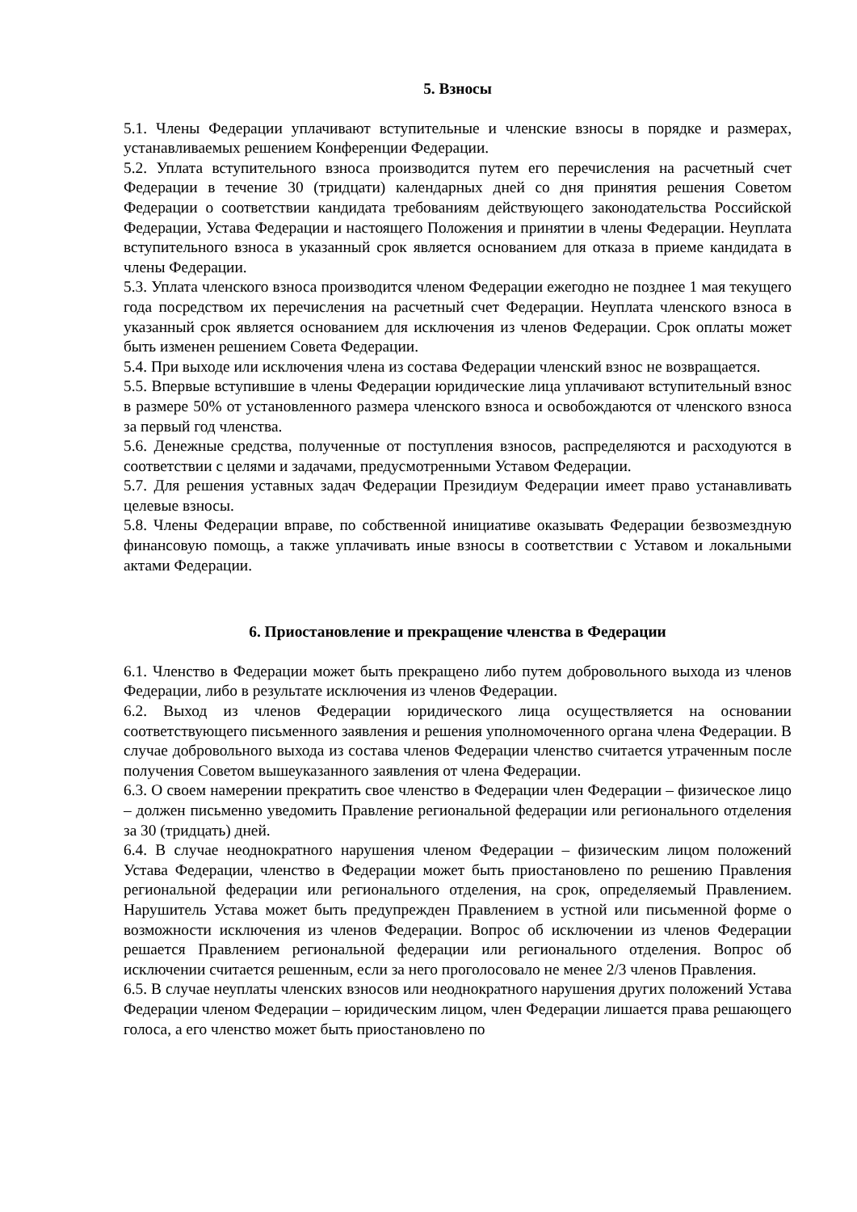5. Взносы
5.1. Члены Федерации уплачивают вступительные и членские взносы в порядке и размерах, устанавливаемых решением Конференции Федерации.
5.2. Уплата вступительного взноса производится путем его перечисления на расчетный счет Федерации в течение 30 (тридцати) календарных дней со дня принятия решения Советом Федерации о соответствии кандидата требованиям действующего законодательства Российской Федерации, Устава Федерации и настоящего Положения и принятии в члены Федерации. Неуплата вступительного взноса в указанный срок является основанием для отказа в приеме кандидата в члены Федерации.
5.3. Уплата членского взноса производится членом Федерации ежегодно не позднее 1 мая текущего года посредством их перечисления на расчетный счет Федерации. Неуплата членского взноса в указанный срок является основанием для исключения из членов Федерации. Срок оплаты может быть изменен решением Совета Федерации.
5.4. При выходе или исключения члена из состава Федерации членский взнос не возвращается.
5.5. Впервые вступившие в члены Федерации юридические лица уплачивают вступительный взнос в размере 50% от установленного размера членского взноса и освобождаются от членского взноса за первый год членства.
5.6. Денежные средства, полученные от поступления взносов, распределяются и расходуются в соответствии с целями и задачами, предусмотренными Уставом Федерации.
5.7. Для решения уставных задач Федерации Президиум Федерации имеет право устанавливать целевые взносы.
5.8. Члены Федерации вправе, по собственной инициативе оказывать Федерации безвозмездную финансовую помощь, а также уплачивать иные взносы в соответствии с Уставом и локальными актами Федерации.
6. Приостановление и прекращение членства в Федерации
6.1. Членство в Федерации может быть прекращено либо путем добровольного выхода из членов Федерации, либо в результате исключения из членов Федерации.
6.2. Выход из членов Федерации юридического лица осуществляется на основании соответствующего письменного заявления и решения уполномоченного органа члена Федерации. В случае добровольного выхода из состава членов Федерации членство считается утраченным после получения Советом вышеуказанного заявления от члена Федерации.
6.3. О своем намерении прекратить свое членство в Федерации член Федерации – физическое лицо – должен письменно уведомить Правление региональной федерации или регионального отделения за 30 (тридцать) дней.
6.4. В случае неоднократного нарушения членом Федерации – физическим лицом положений Устава Федерации, членство в Федерации может быть приостановлено по решению Правления региональной федерации или регионального отделения, на срок, определяемый Правлением. Нарушитель Устава может быть предупрежден Правлением в устной или письменной форме о возможности исключения из членов Федерации. Вопрос об исключении из членов Федерации решается Правлением региональной федерации или регионального отделения. Вопрос об исключении считается решенным, если за него проголосовало не менее 2/3 членов Правления.
6.5. В случае неуплаты членских взносов или неоднократного нарушения других положений Устава Федерации членом Федерации – юридическим лицом, член Федерации лишается права решающего голоса, а его членство может быть приостановлено по